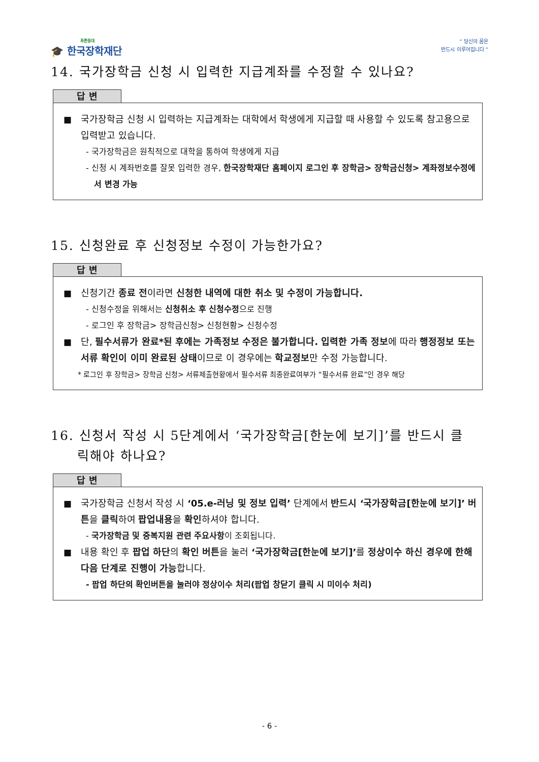푸른등대
🎓 한국장학재단
“ 당신의 꿈은
반드시 이루어집니다 ”
14. 국가장학금 신청 시 입력한 지급계좌를 수정할 수 있나요?
답 변
■ 국가장학금 신청 시 입력하는 지급계좌는 대학에서 학생에게 지급할 때 사용할 수 있도록 참고용으로 입력받고 있습니다.
- 국가장학금은 원칙적으로 대학을 통하여 학생에게 지급
- 신청 시 계좌번호를 잘못 입력한 경우, 한국장학재단 홈페이지 로그인 후 장학금> 장학금신청> 계좌정보수정에서 변경 가능
15. 신청완료 후 신청정보 수정이 가능한가요?
답 변
■ 신청기간 종료 전이라면 신청한 내역에 대한 취소 및 수정이 가능합니다.
- 신청수정을 위해서는 신청취소 후 신청수정으로 진행
- 로그인 후 장학금> 장학금신청> 신청현황> 신청수정
■ 단, 필수서류가 완료*된 후에는 가족정보 수정은 불가합니다. 입력한 가족 정보에 따라 행정정보 또는 서류 확인이 이미 완료된 상태이므로 이 경우에는 학교정보만 수정 가능합니다.
* 로그인 후 장학금> 장학금 신청> 서류제출현황에서 필수서류 최종완료여부가 “필수서류 완료”인 경우 해당
16. 신청서 작성 시 5단계에서 ‘국가장학금[한눈에 보기]’를 반드시 클
릭해야 하나요?
답 변
■ 국가장학금 신청서 작성 시 ‘05.e-러닝 및 정보 입력’ 단계에서 반드시 ‘국가장학금[한눈에 보기]’ 버튼을 클릭하여 팝업내용을 확인하셔야 합니다.
- 국가장학금 및 중복지원 관련 주요사항이 조회됩니다.
■ 내용 확인 후 팝업 하단의 확인 버튼을 눌러 ‘국가장학금[한눈에 보기]’를 정상이수 하신 경우에 한해 다음 단계로 진행이 가능합니다.
- 팝업 하단의 확인버튼을 눌러야 정상이수 처리(팝업 창닫기 클릭 시 미이수 처리)
- 6 -